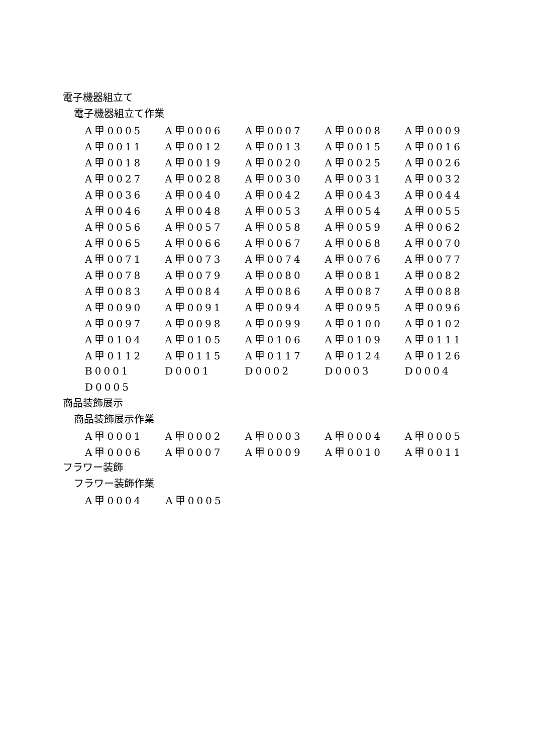電子機器組立て
電子機器組立て作業
| A甲0005 | A甲0006 | A甲0007 | A甲0008 | A甲0009 |
| A甲0011 | A甲0012 | A甲0013 | A甲0015 | A甲0016 |
| A甲0018 | A甲0019 | A甲0020 | A甲0025 | A甲0026 |
| A甲0027 | A甲0028 | A甲0030 | A甲0031 | A甲0032 |
| A甲0036 | A甲0040 | A甲0042 | A甲0043 | A甲0044 |
| A甲0046 | A甲0048 | A甲0053 | A甲0054 | A甲0055 |
| A甲0056 | A甲0057 | A甲0058 | A甲0059 | A甲0062 |
| A甲0065 | A甲0066 | A甲0067 | A甲0068 | A甲0070 |
| A甲0071 | A甲0073 | A甲0074 | A甲0076 | A甲0077 |
| A甲0078 | A甲0079 | A甲0080 | A甲0081 | A甲0082 |
| A甲0083 | A甲0084 | A甲0086 | A甲0087 | A甲0088 |
| A甲0090 | A甲0091 | A甲0094 | A甲0095 | A甲0096 |
| A甲0097 | A甲0098 | A甲0099 | A甲0100 | A甲0102 |
| A甲0104 | A甲0105 | A甲0106 | A甲0109 | A甲0111 |
| A甲0112 | A甲0115 | A甲0117 | A甲0124 | A甲0126 |
| B0001 | D0001 | D0002 | D0003 | D0004 |
| D0005 | | | | |
商品装飾展示
商品装飾展示作業
| A甲0001 | A甲0002 | A甲0003 | A甲0004 | A甲0005 |
| A甲0006 | A甲0007 | A甲0009 | A甲0010 | A甲0011 |
フラワー装飾
フラワー装飾作業
| A甲0004 | A甲0005 | | | |